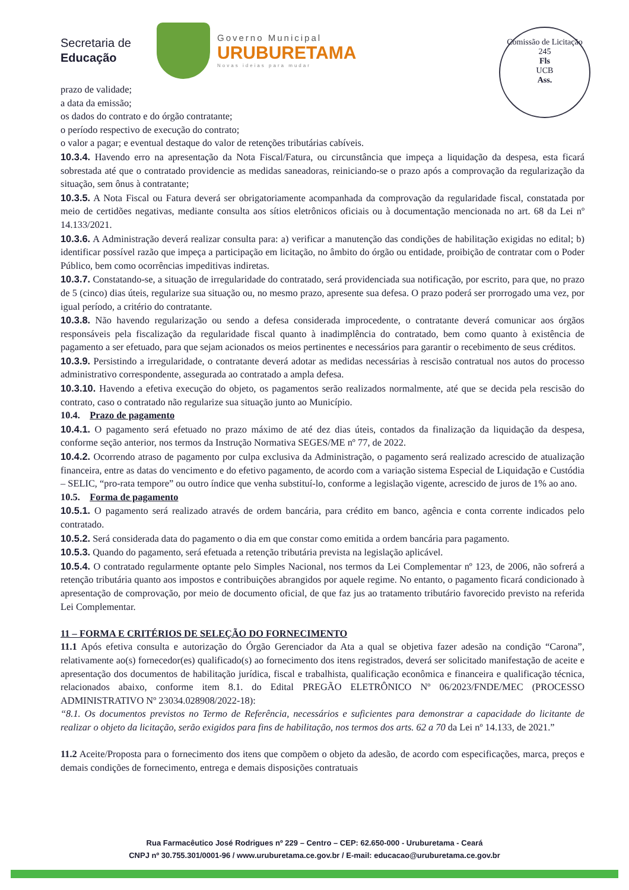Secretaria de
Educação
Governo Municipal
URUBURETAMA
Novas ideias para mudar
Comissão de Licitação
245
Fls
UCB
Ass.
prazo de validade;
a data da emissão;
os dados do contrato e do órgão contratante;
o período respectivo de execução do contrato;
o valor a pagar; e eventual destaque do valor de retenções tributárias cabíveis.
10.3.4. Havendo erro na apresentação da Nota Fiscal/Fatura, ou circunstância que impeça a liquidação da despesa, esta ficará sobrestada até que o contratado providencie as medidas saneadoras, reiniciando-se o prazo após a comprovação da regularização da situação, sem ônus à contratante;
10.3.5. A Nota Fiscal ou Fatura deverá ser obrigatoriamente acompanhada da comprovação da regularidade fiscal, constatada por meio de certidões negativas, mediante consulta aos sítios eletrônicos oficiais ou à documentação mencionada no art. 68 da Lei nº 14.133/2021.
10.3.6. A Administração deverá realizar consulta para: a) verificar a manutenção das condições de habilitação exigidas no edital; b) identificar possível razão que impeça a participação em licitação, no âmbito do órgão ou entidade, proibição de contratar com o Poder Público, bem como ocorrências impeditivas indiretas.
10.3.7. Constatando-se, a situação de irregularidade do contratado, será providenciada sua notificação, por escrito, para que, no prazo de 5 (cinco) dias úteis, regularize sua situação ou, no mesmo prazo, apresente sua defesa. O prazo poderá ser prorrogado uma vez, por igual período, a critério do contratante.
10.3.8. Não havendo regularização ou sendo a defesa considerada improcedente, o contratante deverá comunicar aos órgãos responsáveis pela fiscalização da regularidade fiscal quanto à inadimplência do contratado, bem como quanto à existência de pagamento a ser efetuado, para que sejam acionados os meios pertinentes e necessários para garantir o recebimento de seus créditos.
10.3.9. Persistindo a irregularidade, o contratante deverá adotar as medidas necessárias à rescisão contratual nos autos do processo administrativo correspondente, assegurada ao contratado a ampla defesa.
10.3.10. Havendo a efetiva execução do objeto, os pagamentos serão realizados normalmente, até que se decida pela rescisão do contrato, caso o contratado não regularize sua situação junto ao Município.
10.4. Prazo de pagamento
10.4.1. O pagamento será efetuado no prazo máximo de até dez dias úteis, contados da finalização da liquidação da despesa, conforme seção anterior, nos termos da Instrução Normativa SEGES/ME nº 77, de 2022.
10.4.2. Ocorrendo atraso de pagamento por culpa exclusiva da Administração, o pagamento será realizado acrescido de atualização financeira, entre as datas do vencimento e do efetivo pagamento, de acordo com a variação sistema Especial de Liquidação e Custódia – SELIC, “pro-rata tempore” ou outro índice que venha substituí-lo, conforme a legislação vigente, acrescido de juros de 1% ao ano.
10.5. Forma de pagamento
10.5.1. O pagamento será realizado através de ordem bancária, para crédito em banco, agência e conta corrente indicados pelo contratado.
10.5.2. Será considerada data do pagamento o dia em que constar como emitida a ordem bancária para pagamento.
10.5.3. Quando do pagamento, será efetuada a retenção tributária prevista na legislação aplicável.
10.5.4. O contratado regularmente optante pelo Simples Nacional, nos termos da Lei Complementar nº 123, de 2006, não sofrerá a retenção tributária quanto aos impostos e contribuições abrangidos por aquele regime. No entanto, o pagamento ficará condicionado à apresentação de comprovação, por meio de documento oficial, de que faz jus ao tratamento tributário favorecido previsto na referida Lei Complementar.
11 – FORMA E CRITÉRIOS DE SELEÇÃO DO FORNECIMENTO
11.1 Após efetiva consulta e autorização do Órgão Gerenciador da Ata a qual se objetiva fazer adesão na condição “Carona”, relativamente ao(s) fornecedor(es) qualificado(s) ao fornecimento dos itens registrados, deverá ser solicitado manifestação de aceite e apresentação dos documentos de habilitação jurídica, fiscal e trabalhista, qualificação econômica e financeira e qualificação técnica, relacionados abaixo, conforme item 8.1. do Edital PREGÃO ELETRÔNICO Nº 06/2023/FNDE/MEC (PROCESSO ADMINISTRATIVO Nº 23034.028908/2022-18):
“8.1. Os documentos previstos no Termo de Referência, necessários e suficientes para demonstrar a capacidade do licitante de realizar o objeto da licitação, serão exigidos para fins de habilitação, nos termos dos arts. 62 a 70 da Lei nº 14.133, de 2021.”
11.2 Aceite/Proposta para o fornecimento dos itens que compõem o objeto da adesão, de acordo com especificações, marca, preços e demais condições de fornecimento, entrega e demais disposições contratuais
Rua Farmacêutico José Rodrigues nº 229 – Centro – CEP: 62.650-000 - Uruburetama - Ceará
CNPJ nº 30.755.301/0001-96 / www.uruburetama.ce.gov.br / E-mail: educacao@uruburetama.ce.gov.br